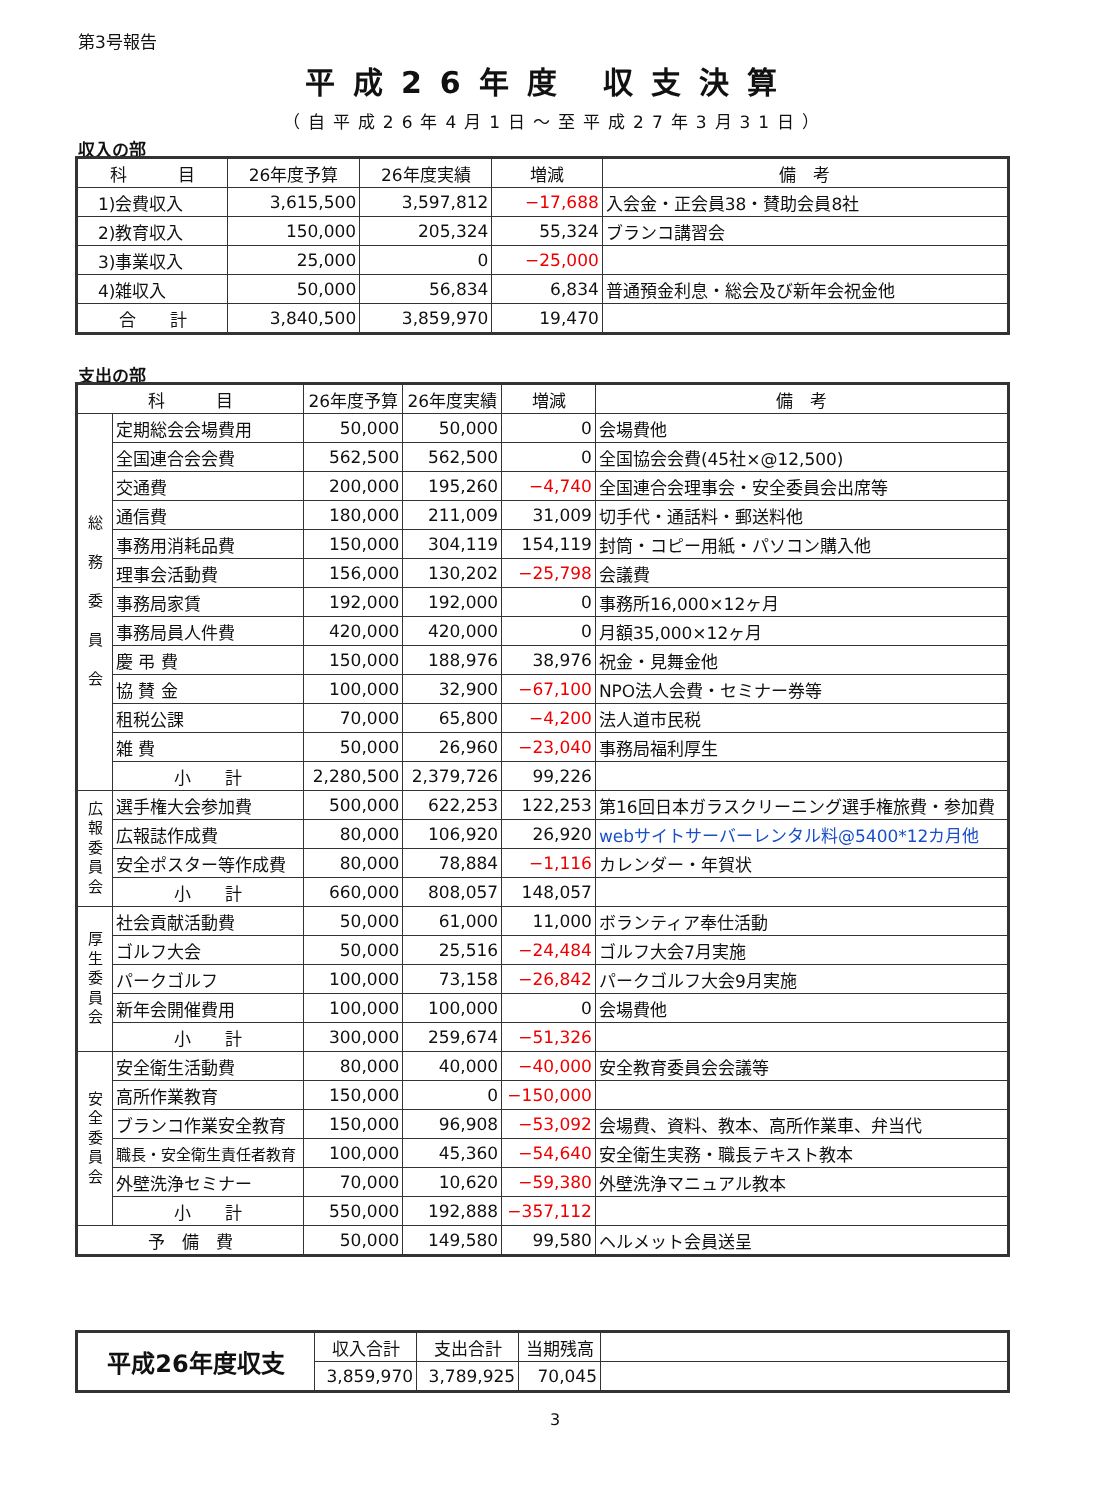第3号報告
平成26年度 収支決算
（自平成26年4月1日～至平成27年3月31日）
収入の部
| 科 目 | 26年度予算 | 26年度実績 | 増減 | 備 考 |
| --- | --- | --- | --- | --- |
| 1)会費収入 | 3,615,500 | 3,597,812 | −17,688 | 入会金・正会員38・賛助会員8社 |
| 2)教育収入 | 150,000 | 205,324 | 55,324 | ブランコ講習会 |
| 3)事業収入 | 25,000 | 0 | −25,000 | |
| 4)雑収入 | 50,000 | 56,834 | 6,834 | 普通預金利息・総会及び新年会祝金他 |
| 合 計 | 3,840,500 | 3,859,970 | 19,470 | |
支出の部
| 科 目 | | 26年度予算 | 26年度実績 | 増減 | 備 考 |
| --- | --- | --- | --- | --- | --- |
| 総 務 委 員 会 | 定期総会会場費用 | 50,000 | 50,000 | 0 | 会場費他 |
| | 全国連合会会費 | 562,500 | 562,500 | 0 | 全国協会会費(45社×@12,500) |
| | 交通費 | 200,000 | 195,260 | −4,740 | 全国連合会理事会・安全委員会出席等 |
| | 通信費 | 180,000 | 211,009 | 31,009 | 切手代・通話料・郵送料他 |
| | 事務用消耗品費 | 150,000 | 304,119 | 154,119 | 封筒・コピー用紙・パソコン購入他 |
| | 理事会活動費 | 156,000 | 130,202 | −25,798 | 会議費 |
| | 事務局家賃 | 192,000 | 192,000 | 0 | 事務所16,000×12ヶ月 |
| | 事務局員人件費 | 420,000 | 420,000 | 0 | 月額35,000×12ヶ月 |
| | 慶 弔 費 | 150,000 | 188,976 | 38,976 | 祝金・見舞金他 |
| | 協 賛 金 | 100,000 | 32,900 | −67,100 | NPO法人会費・セミナー券等 |
| | 租税公課 | 70,000 | 65,800 | −4,200 | 法人道市民税 |
| | 雑 費 | 50,000 | 26,960 | −23,040 | 事務局福利厚生 |
| | 小 計 | 2,280,500 | 2,379,726 | 99,226 | |
| 広 報 委 員 会 | 選手権大会参加費 | 500,000 | 622,253 | 122,253 | 第16回日本ガラスクリーニング選手権旅費・参加費 |
| | 広報誌作成費 | 80,000 | 106,920 | 26,920 | webサイトサーバーレンタル料@5400*12カ月他 |
| | 安全ポスター等作成費 | 80,000 | 78,884 | −1,116 | カレンダー・年賀状 |
| | 小 計 | 660,000 | 808,057 | 148,057 | |
| 厚 生 委 員 会 | 社会貢献活動費 | 50,000 | 61,000 | 11,000 | ボランティア奉仕活動 |
| | ゴルフ大会 | 50,000 | 25,516 | −24,484 | ゴルフ大会7月実施 |
| | パークゴルフ | 100,000 | 73,158 | −26,842 | パークゴルフ大会9月実施 |
| | 新年会開催費用 | 100,000 | 100,000 | 0 | 会場費他 |
| | 小 計 | 300,000 | 259,674 | −51,326 | |
| 安 全 委 員 会 | 安全衛生活動費 | 80,000 | 40,000 | −40,000 | 安全教育委員会会議等 |
| | 高所作業教育 | 150,000 | 0 | −150,000 | |
| | ブランコ作業安全教育 | 150,000 | 96,908 | −53,092 | 会場費、資料、教本、高所作業車、弁当代 |
| | 職長・安全衛生責任者教育 | 100,000 | 45,360 | −54,640 | 安全衛生実務・職長テキスト教本 |
| | 外壁洗浄セミナー | 70,000 | 10,620 | −59,380 | 外壁洗浄マニュアル教本 |
| | 小 計 | 550,000 | 192,888 | −357,112 | |
| 予 備 費 | | 50,000 | 149,580 | 99,580 | ヘルメット会員送呈 |
| 平成26年度収支 | 収入合計 | 支出合計 | 当期残高 | |
| | 3,859,970 | 3,789,925 | 70,045 | |
3